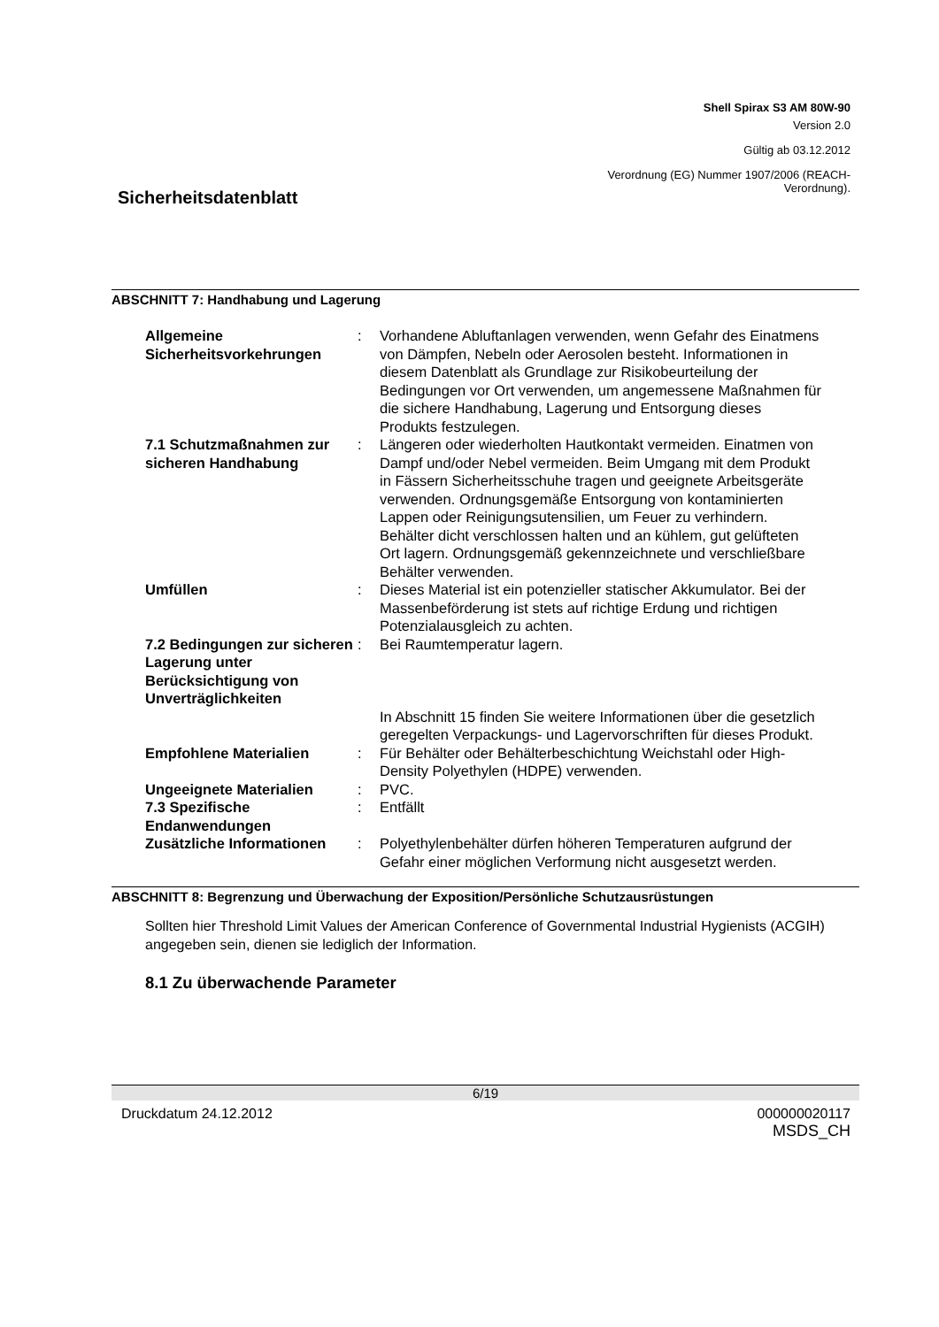Shell Spirax S3 AM 80W-90
Version 2.0
Gültig ab 03.12.2012
Verordnung (EG) Nummer 1907/2006 (REACH-
Verordnung).
Sicherheitsdatenblatt
ABSCHNITT 7: Handhabung und Lagerung
| Allgemeine Sicherheitsvorkehrungen | : | Vorhandene Abluftanlagen verwenden, wenn Gefahr des Einatmens von Dämpfen, Nebeln oder Aerosolen besteht. Informationen in diesem Datenblatt als Grundlage zur Risikobeurteilung der Bedingungen vor Ort verwenden, um angemessene Maßnahmen für die sichere Handhabung, Lagerung und Entsorgung dieses Produkts festzulegen. |
| 7.1 Schutzmaßnahmen zur sicheren Handhabung | : | Längeren oder wiederholten Hautkontakt vermeiden. Einatmen von Dampf und/oder Nebel vermeiden. Beim Umgang mit dem Produkt in Fässern Sicherheitsschuhe tragen und geeignete Arbeitsgeräte verwenden. Ordnungsgemäße Entsorgung von kontaminierten Lappen oder Reinigungsutensilien, um Feuer zu verhindern. Behälter dicht verschlossen halten und an kühlem, gut gelüfteten Ort lagern. Ordnungsgemäß gekennzeichnete und verschließbare Behälter verwenden. |
| Umfüllen | : | Dieses Material ist ein potenzieller statischer Akkumulator. Bei der Massenbeförderung ist stets auf richtige Erdung und richtigen Potenzialausgleich zu achten. |
| 7.2 Bedingungen zur sicheren Lagerung unter Berücksichtigung von Unverträglichkeiten | : | Bei Raumtemperatur lagern. |
| | | In Abschnitt 15 finden Sie weitere Informationen über die gesetzlich geregelten Verpackungs- und Lagervorschriften für dieses Produkt. |
| Empfohlene Materialien | : | Für Behälter oder Behälterbeschichtung Weichstahl oder High-Density Polyethylen (HDPE) verwenden. |
| Ungeeignete Materialien | : | PVC. |
| 7.3 Spezifische Endanwendungen | : | Entfällt |
| Zusätzliche Informationen | : | Polyethylenbehälter dürfen höheren Temperaturen aufgrund der Gefahr einer möglichen Verformung nicht ausgesetzt werden. |
ABSCHNITT 8: Begrenzung und Überwachung der Exposition/Persönliche Schutzausrüstungen
Sollten hier Threshold Limit Values der American Conference of Governmental Industrial Hygienists (ACGIH) angegeben sein, dienen sie lediglich der Information.
8.1 Zu überwachende Parameter
6/19
Druckdatum 24.12.2012
000000020117
MSDS_CH